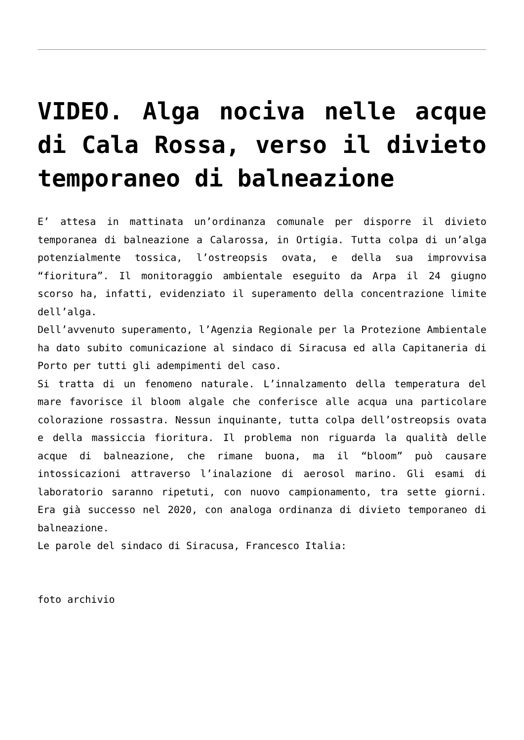VIDEO. Alga nociva nelle acque di Cala Rossa, verso il divieto temporaneo di balneazione
E’ attesa in mattinata un’ordinanza comunale per disporre il divieto temporanea di balneazione a Calarossa, in Ortigia. Tutta colpa di un’alga potenzialmente tossica, l’ostreopsis ovata, e della sua improvvisa “fioritura”. Il monitoraggio ambientale eseguito da Arpa il 24 giugno scorso ha, infatti, evidenziato il superamento della concentrazione limite dell’alga.
Dell’avvenuto superamento, l’Agenzia Regionale per la Protezione Ambientale ha dato subito comunicazione al sindaco di Siracusa ed alla Capitaneria di Porto per tutti gli adempimenti del caso.
Si tratta di un fenomeno naturale. L’innalzamento della temperatura del mare favorisce il bloom algale che conferisce alle acqua una particolare colorazione rossastra. Nessun inquinante, tutta colpa dell’ostreopsis ovata e della massiccia fioritura. Il problema non riguarda la qualità delle acque di balneazione, che rimane buona, ma il “bloom” può causare intossicazioni attraverso l’inalazione di aerosol marino. Gli esami di laboratorio saranno ripetuti, con nuovo campionamento, tra sette giorni. Era già successo nel 2020, con analoga ordinanza di divieto temporaneo di balneazione.
Le parole del sindaco di Siracusa, Francesco Italia:
foto archivio